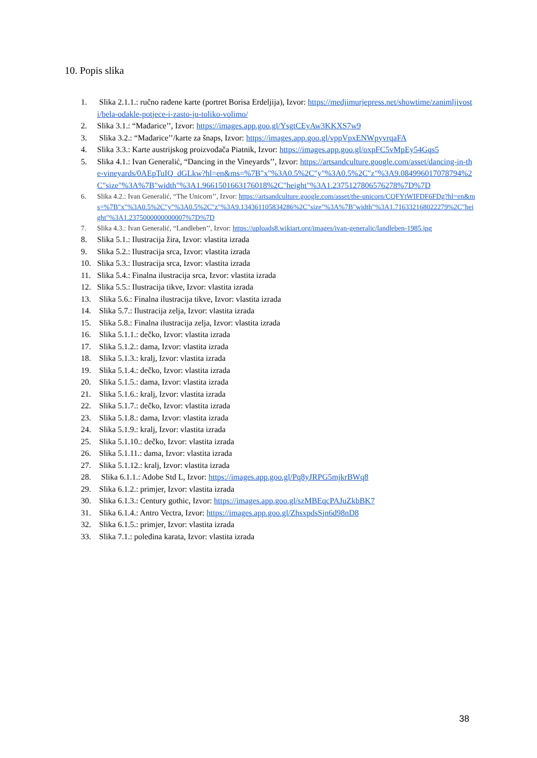10. Popis slika
1. Slika 2.1.1.: ručno rađene karte (portret Borisa Erdeljija), Izvor: https://medjimurjepress.net/showtime/zanimljivosti/bela-odakle-potjece-i-zasto-ju-toliko-volimo/
2. Slika 3.1.: “Mađarice’’, Izvor: https://images.app.goo.gl/YsgtCEyAw3KKXS7w9
3. Slika 3.2.: “Mađarice’’/karte za šnaps, Izvor: https://images.app.goo.gl/vppVpxENWpyvrqaFA
4. Slika 3.3.: Karte austrijskog proizvođača Piatnik, Izvor: https://images.app.goo.gl/oxpFC5vMpEy54Gqs5
5. Slika 4.1.: Ivan Generalić, “Dancing in the Vineyards’’, Izvor: https://artsandculture.google.com/asset/dancing-in-the-vineyards/0AEpTuIQ_dGLkw?hl=en&ms=%7B"x"%3A0.5%2C"y"%3A0.5%2C"z"%3A9.084996017078794%2C"size"%3A%7B"width"%3A1.9661501663176018%2C"height"%3A1.2375127806576278%7D%7D
6. Slika 4.2.: Ivan Generalić, “The Unicorn’’, Izvor: https://artsandculture.google.com/asset/the-unicorn/CQFYtWIFDF6FDg?hl=en&ms=%7B"x"%3A0.5%2C"y"%3A0.5%2C"z"%3A9.134361105834286%2C"size"%3A%7B"width"%3A1.716332168022279%2C"height"%3A1.2375000000000007%7D%7D
7. Slika 4.3.: Ivan Generalić, “Landleben’’, Izvor: https://uploads8.wikiart.org/images/ivan-generalic/landleben-1985.jpg
8. Slika 5.1.: Ilustracija žira, Izvor: vlastita izrada
9. Slika 5.2.: Ilustracija srca, Izvor: vlastita izrada
10. Slika 5.3.: Ilustracija srca, Izvor: vlastita izrada
11. Slika 5.4.: Finalna ilustracija srca, Izvor: vlastita izrada
12. Slika 5.5.: Ilustracija tikve, Izvor: vlastita izrada
13. Slika 5.6.: Finalna ilustracija tikve, Izvor: vlastita izrada
14. Slika 5.7.: Ilustracija zelja, Izvor: vlastita izrada
15. Slika 5.8.: Finalna ilustracija zelja, Izvor: vlastita izrada
16. Slika 5.1.1.: dečko, Izvor: vlastita izrada
17. Slika 5.1.2.: dama, Izvor: vlastita izrada
18. Slika 5.1.3.: kralj, Izvor: vlastita izrada
19. Slika 5.1.4.: dečko, Izvor: vlastita izrada
20. Slika 5.1.5.: dama, Izvor: vlastita izrada
21. Slika 5.1.6.: kralj, Izvor: vlastita izrada
22. Slika 5.1.7.: dečko, Izvor: vlastita izrada
23. Slika 5.1.8.: dama, Izvor: vlastita izrada
24. Slika 5.1.9.: kralj, Izvor: vlastita izrada
25. Slika 5.1.10.: dečko, Izvor: vlastita izrada
26. Slika 5.1.11.: dama, Izvor: vlastita izrada
27. Slika 5.1.12.: kralj, Izvor: vlastita izrada
28. Slika 6.1.1.: Adobe Std L, Izvor: https://images.app.goo.gl/Pq8yJRPG5mjkrBWq8
29. Slika 6.1.2.: primjer, Izvor: vlastita izrada
30. Slika 6.1.3.: Century gothic, Izvor: https://images.app.goo.gl/szMBEqcPAJuZkbBK7
31. Slika 6.1.4.: Antro Vectra, Izvor: https://images.app.goo.gl/ZhsxpdsSjn6d98nD8
32. Slika 6.1.5.: primjer, Izvor: vlastita izrada
33. Slika 7.1.: poleđina karata, Izvor: vlastita izrada
38